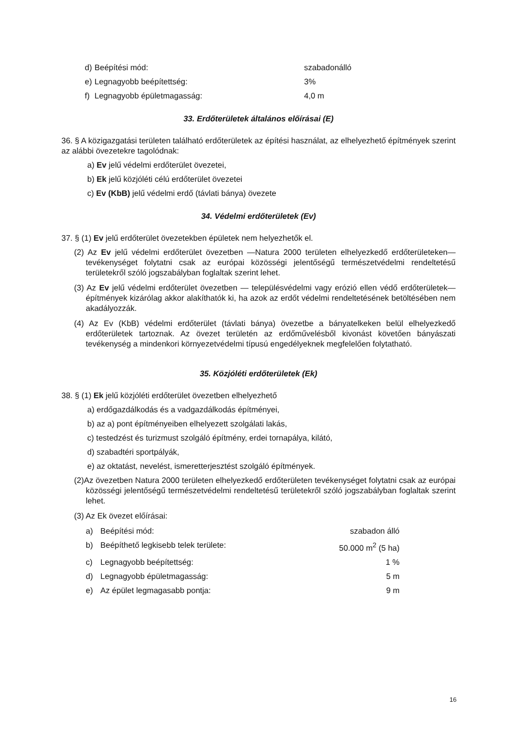d) Beépítési mód: szabadonálló
e) Legnagyobb beépítettség: 3%
f) Legnagyobb épületmagasság: 4,0 m
33. Erdőterületek általános előírásai (E)
36. § A közigazgatási területen található erdőterületek az építési használat, az elhelyezhető építmények szerint az alábbi övezetekre tagolódnak:
a) Ev jelű védelmi erdőterület övezetei,
b) Ek jelű közjóléti célú erdőterület övezetei
c) Ev (KbB) jelű védelmi erdő (távlati bánya) övezete
34. Védelmi erdőterületek (Ev)
37. § (1) Ev jelű erdőterület övezetekben épületek nem helyezhetők el.
(2) Az Ev jelű védelmi erdőterület övezetben —Natura 2000 területen elhelyezkedő erdőterületeken— tevékenységet folytatni csak az európai közösségi jelentőségű természetvédelmi rendeltetésű területekről szóló jogszabályban foglaltak szerint lehet.
(3) Az Ev jelű védelmi erdőterület övezetben — településvédelmi vagy erózió ellen védő erdőterületek— építmények kizárólag akkor alakíthatók ki, ha azok az erdőt védelmi rendeltetésének betöltésében nem akadályozzák.
(4) Az Ev (KbB) védelmi erdőterület (távlati bánya) övezetbe a bányatelkeken belül elhelyezkedő erdőterületek tartoznak. Az övezet területén az erdőművelésből kivonást követően bányászati tevékenység a mindenkori környezetvédelmi típusú engedélyeknek megfelelően folytatható.
35. Közjóléti erdőterületek (Ek)
38. § (1) Ek jelű közjóléti erdőterület övezetben elhelyezhető
a) erdőgazdálkodás és a vadgazdálkodás építményei,
b) az a) pont építményeiben elhelyezett szolgálati lakás,
c) testedzést és turizmust szolgáló építmény, erdei tornapálya, kilátó,
d) szabadtéri sportpályák,
e) az oktatást, nevelést, ismeretterjesztést szolgáló építmények.
(2)Az övezetben Natura 2000 területen elhelyezkedő erdőterületen tevékenységet folytatni csak az európai közösségi jelentőségű természetvédelmi rendeltetésű területekről szóló jogszabályban foglaltak szerint lehet.
(3) Az Ek övezet előírásai:
a) Beépítési mód: szabadon álló
b) Beépíthető legkisebb telek területe: 50.000 m<sup>2</sup> (5 ha)
c) Legnagyobb beépítettség: 1 %
d) Legnagyobb épületmagasság: 5 m
e) Az épület legmagasabb pontja: 9 m
16